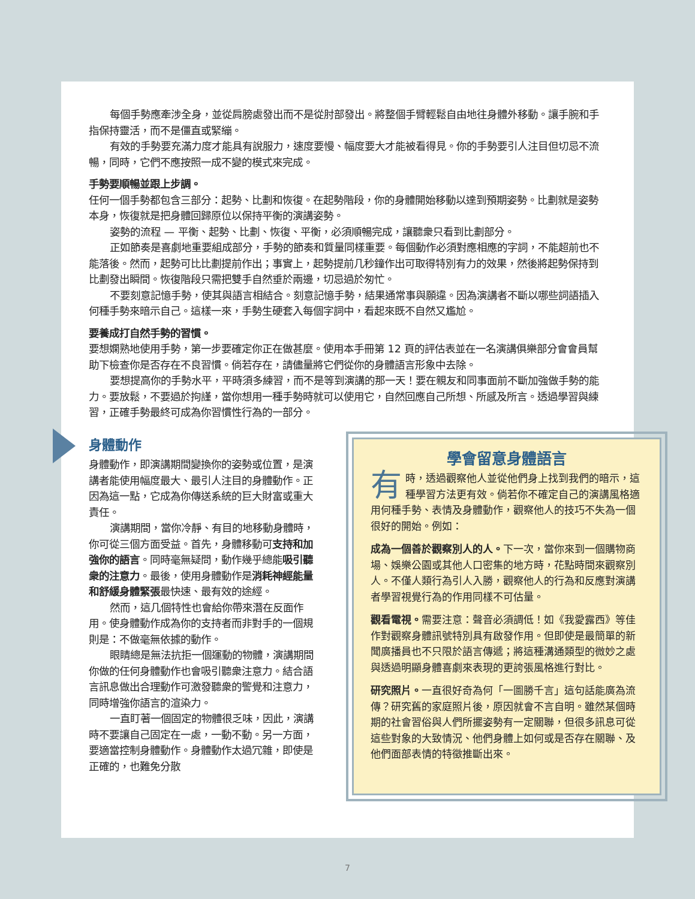每個手勢應牽涉全身，並從肩膀處發出而不是從肘部發出。將整個手臂輕鬆自由地往身體外移動。讓手腕和手指保持靈活，而不是僵直或緊繃。
有效的手勢要充滿力度才能具有說服力，速度要慢、幅度要大才能被看得見。你的手勢要引人注目但切忌不流暢，同時，它們不應按照一成不變的模式來完成。
手勢要順暢並跟上步調。
任何一個手勢都包含三部分：起勢、比劃和恢復。在起勢階段，你的身體開始移動以達到預期姿勢。比劃就是姿勢本身，恢復就是把身體回歸原位以保持平衡的演講姿勢。
姿勢的流程 — 平衡、起勢、比劃、恢復、平衡，必須順暢完成，讓聽衆只看到比劃部分。
正如節奏是喜劇地重要組成部分，手勢的節奏和質量同樣重要。每個動作必須對應相應的字詞，不能超前也不能落後。然而，起勢可比比劃提前作出；事實上，起勢提前几秒鐘作出可取得特別有力的效果，然後將起勢保持到比劃發出瞬間。恢復階段只需把雙手自然垂於兩邊，切忌過於匆忙。
不要刻意記憶手勢，使其與語言相結合。刻意記憶手勢，結果通常事與願違。因為演講者不斷以哪些詞語插入何種手勢來暗示自己。這樣一來，手勢生硬套入每個字詞中，看起來既不自然又尷尬。
要養成打自然手勢的習慣。
要想嫻熟地使用手勢，第一步要確定你正在做甚麼。使用本手冊第 12 頁的評估表並在一名演講俱樂部分會會員幫助下檢查你是否存在不良習慣。倘若存在，請儘量將它們從你的身體語言形象中去除。
要想提高你的手勢水平，平時須多練習，而不是等到演講的那一天！要在親友和同事面前不斷加強做手勢的能力。要放鬆，不要過於拘謹，當你想用一種手勢時就可以使用它，自然回應自己所想、所感及所言。透過學習與練習，正確手勢最終可成為你習慣性行為的一部分。
身體動作
身體動作，即演講期間變換你的姿勢或位置，是演講者能使用幅度最大、最引人注目的身體動作。正因為這一點，它成為你傳送系統的巨大財富或重大責任。
演講期間，當你冷靜、有目的地移動身體時，你可從三個方面受益。首先，身體移動可支持和加強你的語言。同時毫無疑問，動作幾乎總能吸引聽衆的注意力。最後，使用身體動作是消耗神經能量和舒緩身體緊張最快速、最有效的途經。
然而，這几個特性也會給你帶來潛在反面作用。使身體動作成為你的支持者而非對手的一個規則是：不做毫無依據的動作。
眼睛總是無法抗拒一個運動的物體，演講期間你做的任何身體動作也會吸引聽衆注意力。結合語言訊息做出合理動作可激發聽衆的警覺和注意力，同時增強你語言的渲染力。
一直盯著一個固定的物體很乏味，因此，演講時不要讓自己固定在一處，一動不動。另一方面，要適當控制身體動作。身體動作太過冗雜，即使是正確的，也難免分散
學會留意身體語言
有時，透過觀察他人並從他們身上找到我們的暗示，這種學習方法更有效。倘若你不確定自己的演講風格適用何種手勢、表情及身體動作，觀察他人的技巧不失為一個很好的開始。例如：
成為一個善於觀察別人的人。下一次，當你來到一個購物商場、娛樂公園或其他人口密集的地方時，花點時間來觀察別人。不僅人類行為引人入勝，觀察他人的行為和反應對演講者學習視覺行為的作用同樣不可估量。
觀看電視。需要注意：聲音必須調低！如《我愛露西》等佳作對觀察身體訊號特別具有啟發作用。但即使是最簡單的新聞廣播員也不只限於語言傳遞；將這種溝通類型的微妙之處與透過明顯身體喜劇來表現的更誇張風格進行對比。
研究照片。一直很好奇為何「一圖勝千言」這句話能廣為流傳？研究舊的家庭照片後，原因就會不言自明。雖然某個時期的社會習俗與人們所擺姿勢有一定關聯，但很多訊息可從這些對象的大致情況、他們身體上如何或是否存在關聯、及他們面部表情的特徵推斷出來。
7